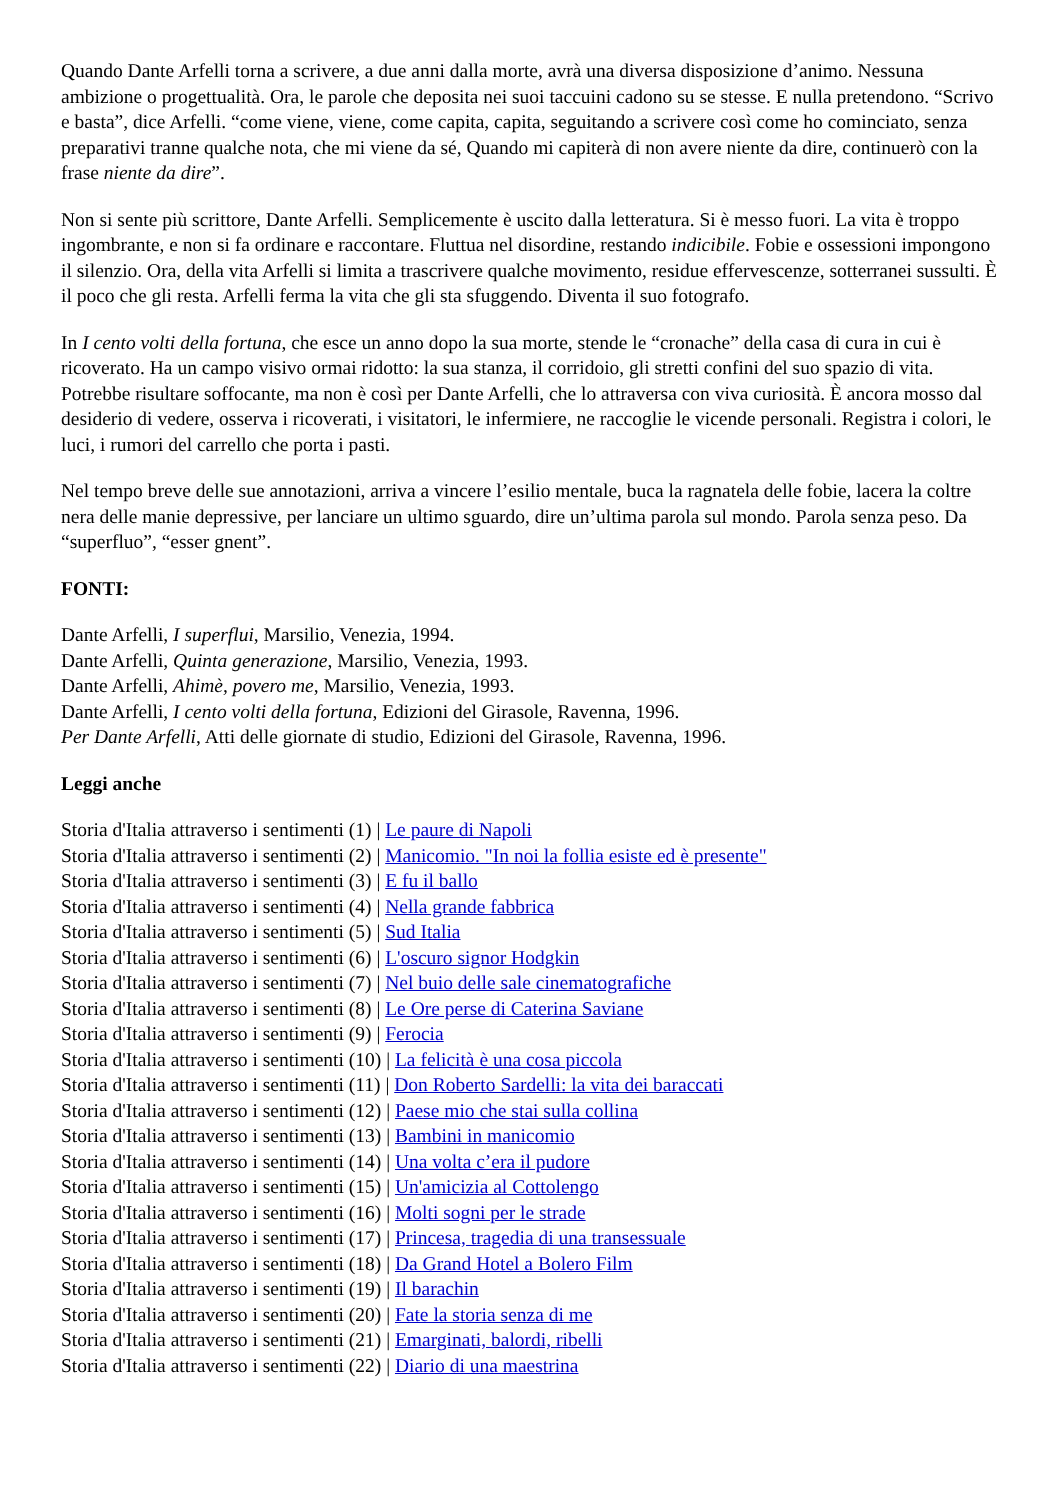Quando Dante Arfelli torna a scrivere, a due anni dalla morte, avrà una diversa disposizione d’animo. Nessuna ambizione o progettualità. Ora, le parole che deposita nei suoi taccuini cadono su se stesse. E nulla pretendono. “Scrivo e basta”, dice Arfelli. “come viene, viene, come capita, capita, seguitando a scrivere così come ho cominciato, senza preparativi tranne qualche nota, che mi viene da sé, Quando mi capiterà di non avere niente da dire, continuerò con la frase niente da dire”.
Non si sente più scrittore, Dante Arfelli. Semplicemente è uscito dalla letteratura. Si è messo fuori. La vita è troppo ingombrante, e non si fa ordinare e raccontare. Fluttua nel disordine, restando indicibile. Fobie e ossessioni impongono il silenzio. Ora, della vita Arfelli si limita a trascrivere qualche movimento, residue effervescenze, sotterranei sussulti. È il poco che gli resta. Arfelli ferma la vita che gli sta sfuggendo. Diventa il suo fotografo.
In I cento volti della fortuna, che esce un anno dopo la sua morte, stende le “cronache” della casa di cura in cui è ricoverato. Ha un campo visivo ormai ridotto: la sua stanza, il corridoio, gli stretti confini del suo spazio di vita. Potrebbe risultare soffocante, ma non è così per Dante Arfelli, che lo attraversa con viva curiosità. È ancora mosso dal desiderio di vedere, osserva i ricoverati, i visitatori, le infermiere, ne raccoglie le vicende personali. Registra i colori, le luci, i rumori del carrello che porta i pasti.
Nel tempo breve delle sue annotazioni, arriva a vincere l’esilio mentale, buca la ragnatela delle fobie, lacera la coltre nera delle manie depressive, per lanciare un ultimo sguardo, dire un’ultima parola sul mondo. Parola senza peso. Da “superfluo”, “esser gnent”.
FONTI:
Dante Arfelli, I superflui, Marsilio, Venezia, 1994.
Dante Arfelli, Quinta generazione, Marsilio, Venezia, 1993.
Dante Arfelli, Ahimè, povero me, Marsilio, Venezia, 1993.
Dante Arfelli, I cento volti della fortuna, Edizioni del Girasole, Ravenna, 1996.
Per Dante Arfelli, Atti delle giornate di studio, Edizioni del Girasole, Ravenna, 1996.
Leggi anche
Storia d'Italia attraverso i sentimenti (1) | Le paure di Napoli
Storia d'Italia attraverso i sentimenti (2) | Manicomio. "In noi la follia esiste ed è presente"
Storia d'Italia attraverso i sentimenti (3) | E fu il ballo
Storia d'Italia attraverso i sentimenti (4) | Nella grande fabbrica
Storia d'Italia attraverso i sentimenti (5) | Sud Italia
Storia d'Italia attraverso i sentimenti (6) | L'oscuro signor Hodgkin
Storia d'Italia attraverso i sentimenti (7) | Nel buio delle sale cinematografiche
Storia d'Italia attraverso i sentimenti (8) | Le Ore perse di Caterina Saviane
Storia d'Italia attraverso i sentimenti (9) | Ferocia
Storia d'Italia attraverso i sentimenti (10) | La felicità è una cosa piccola
Storia d'Italia attraverso i sentimenti (11) | Don Roberto Sardelli: la vita dei baraccati
Storia d'Italia attraverso i sentimenti (12) | Paese mio che stai sulla collina
Storia d'Italia attraverso i sentimenti (13) | Bambini in manicomio
Storia d'Italia attraverso i sentimenti (14) | Una volta c’era il pudore
Storia d'Italia attraverso i sentimenti (15) | Un'amicizia al Cottolengo
Storia d'Italia attraverso i sentimenti (16) | Molti sogni per le strade
Storia d'Italia attraverso i sentimenti (17) | Princesa, tragedia di una transessuale
Storia d'Italia attraverso i sentimenti (18) | Da Grand Hotel a Bolero Film
Storia d'Italia attraverso i sentimenti (19) | Il barachin
Storia d'Italia attraverso i sentimenti (20) | Fate la storia senza di me
Storia d'Italia attraverso i sentimenti (21) | Emarginati, balordi, ribelli
Storia d'Italia attraverso i sentimenti (22) | Diario di una maestrina